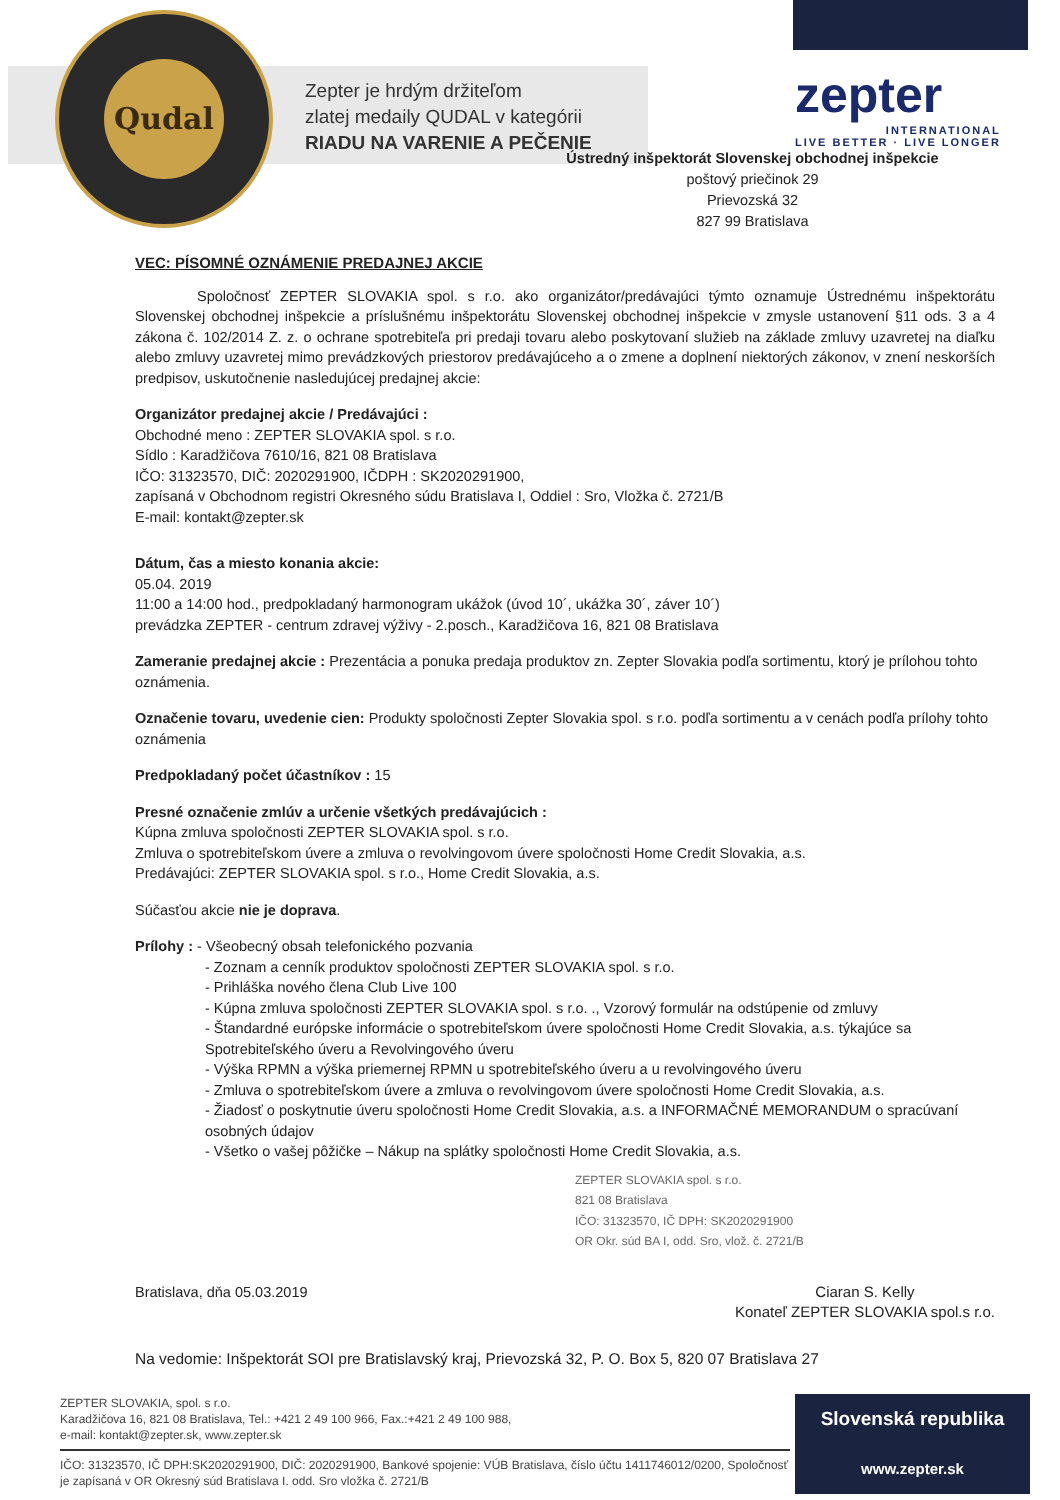Qudal
Zepter je hrdým držiteľom
zlatej medaily QUDAL v kategórii
RIADU NA VARENIE A PEČENIE
zepter
INTERNATIONAL
LIVE BETTER · LIVE LONGER
Ústredný inšpektorát Slovenskej obchodnej inšpekcie
poštový priečinok 29
Prievozská 32
827 99 Bratislava
VEC: PÍSOMNÉ OZNÁMENIE PREDAJNEJ AKCIE
Spoločnosť ZEPTER SLOVAKIA spol. s r.o. ako organizátor/predávajúci týmto oznamuje Ústrednému inšpektorátu Slovenskej obchodnej inšpekcie a príslušnému inšpektorátu Slovenskej obchodnej inšpekcie v zmysle ustanovení §11 ods. 3 a 4 zákona č. 102/2014 Z. z. o ochrane spotrebiteľa pri predaji tovaru alebo poskytovaní služieb na základe zmluvy uzavretej na diaľku alebo zmluvy uzavretej mimo prevádzkových priestorov predávajúceho a o zmene a doplnení niektorých zákonov, v znení neskorších predpisov, uskutočnenie nasledujúcej predajnej akcie:
Organizátor predajnej akcie / Predávajúci :
Obchodné meno : ZEPTER SLOVAKIA spol. s r.o.
Sídlo : Karadžičova 7610/16, 821 08 Bratislava
IČO: 31323570, DIČ: 2020291900, IČDPH : SK2020291900,
zapísaná v Obchodnom registri Okresného súdu Bratislava I, Oddiel : Sro, Vložka č. 2721/B
E-mail: kontakt@zepter.sk
Dátum, čas a miesto konania akcie:
05.04. 2019
11:00 a 14:00 hod., predpokladaný harmonogram ukážok (úvod 10´, ukážka 30´, záver 10´)
prevádzka ZEPTER - centrum zdravej výživy - 2.posch., Karadžičova 16, 821 08 Bratislava
Zameranie predajnej akcie : Prezentácia a ponuka predaja produktov zn. Zepter Slovakia podľa sortimentu, ktorý je prílohou tohto oznámenia.
Označenie tovaru, uvedenie cien: Produkty spoločnosti Zepter Slovakia spol. s r.o. podľa sortimentu a v cenách podľa prílohy tohto oznámenia
Predpokladaný počet účastníkov : 15
Presné označenie zmlúv a určenie všetkých predávajúcich :
Kúpna zmluva spoločnosti ZEPTER SLOVAKIA spol. s r.o.
Zmluva o spotrebiteľskom úvere a zmluva o revolvingovom úvere spoločnosti Home Credit Slovakia, a.s.
Predávajúci: ZEPTER SLOVAKIA spol. s r.o., Home Credit Slovakia, a.s.
Súčasťou akcie nie je doprava.
Prílohy : - Všeobecný obsah telefonického pozvania
- Zoznam a cenník produktov spoločnosti ZEPTER SLOVAKIA spol. s r.o.
- Prihláška nového člena Club Live 100
- Kúpna zmluva spoločnosti ZEPTER SLOVAKIA spol. s r.o. ., Vzorový formulár na odstúpenie od zmluvy
- Štandardné európske informácie o spotrebiteľskom úvere spoločnosti Home Credit Slovakia, a.s. týkajúce sa Spotrebiteľského úveru a Revolvingového úveru
- Výška RPMN a výška priemernej RPMN u spotrebiteľského úveru a u revolvingového úveru
- Zmluva o spotrebiteľskom úvere a zmluva o revolvingovom úvere spoločnosti Home Credit Slovakia, a.s.
- Žiadosť o poskytnutie úveru spoločnosti Home Credit Slovakia, a.s. a INFORMAČNÉ MEMORANDUM o spracúvaní osobných údajov
- Všetko o vašej pôžičke – Nákup na splátky spoločnosti Home Credit Slovakia, a.s.
ZEPTER SLOVAKIA spol. s r.o.
821 08 Bratislava
IČO: 31323570, IČ DPH: SK2020291900
OR Okr. súd BA I, odd. Sro, vlož. č. 2721/B
Bratislava, dňa 05.03.2019 Ciaran S. Kelly
Konateľ ZEPTER SLOVAKIA spol.s r.o.
Na vedomie: Inšpektorát SOI pre Bratislavský kraj, Prievozská 32, P. O. Box 5, 820 07 Bratislava 27
ZEPTER SLOVAKIA, spol. s r.o.
Karadžičova 16, 821 08 Bratislava, Tel.: +421 2 49 100 966, Fax.:+421 2 49 100 988,
e-mail: kontakt@zepter.sk, www.zepter.sk
IČO: 31323570, IČ DPH:SK2020291900, DIČ: 2020291900, Bankové spojenie: VÚB Bratislava, číslo účtu 1411746012/0200, Spoločnosť je zapísaná v OR Okresný súd Bratislava I. odd. Sro vložka č. 2721/B
Slovenská republika
www.zepter.sk